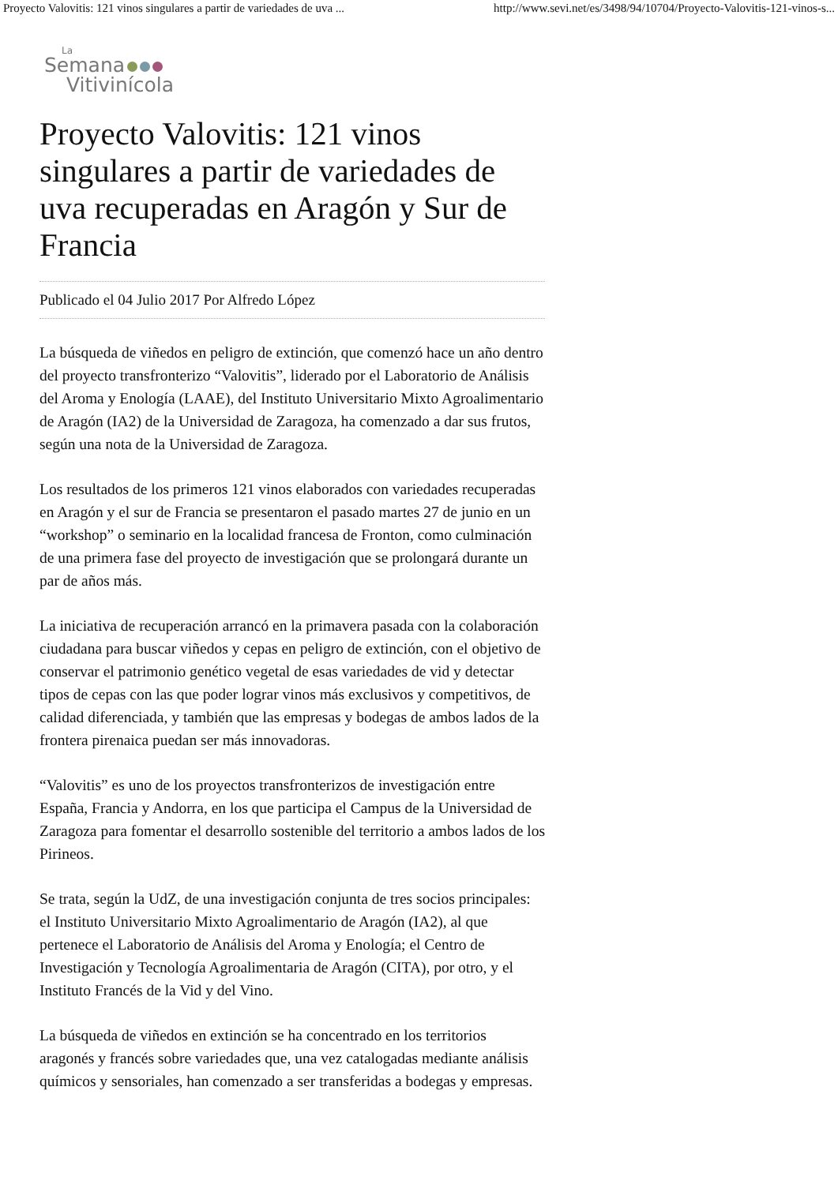Proyecto Valovitis: 121 vinos singulares a partir de variedades de uva ... http://www.sevi.net/es/3498/94/10704/Proyecto-Valovitis-121-vinos-s...
La
Semana
Vitivinícola
Proyecto Valovitis: 121 vinos singulares a partir de variedades de uva recuperadas en Aragón y Sur de Francia
Publicado el 04 Julio 2017 Por Alfredo López
La búsqueda de viñedos en peligro de extinción, que comenzó hace un año dentro del proyecto transfronterizo “Valovitis”, liderado por el Laboratorio de Análisis del Aroma y Enología (LAAE), del Instituto Universitario Mixto Agroalimentario de Aragón (IA2) de la Universidad de Zaragoza, ha comenzado a dar sus frutos, según una nota de la Universidad de Zaragoza.
Los resultados de los primeros 121 vinos elaborados con variedades recuperadas en Aragón y el sur de Francia se presentaron el pasado martes 27 de junio en un “workshop” o seminario en la localidad francesa de Fronton, como culminación de una primera fase del proyecto de investigación que se prolongará durante un par de años más.
La iniciativa de recuperación arrancó en la primavera pasada con la colaboración ciudadana para buscar viñedos y cepas en peligro de extinción, con el objetivo de conservar el patrimonio genético vegetal de esas variedades de vid y detectar tipos de cepas con las que poder lograr vinos más exclusivos y competitivos, de calidad diferenciada, y también que las empresas y bodegas de ambos lados de la frontera pirenaica puedan ser más innovadoras.
“Valovitis” es uno de los proyectos transfronterizos de investigación entre España, Francia y Andorra, en los que participa el Campus de la Universidad de Zaragoza para fomentar el desarrollo sostenible del territorio a ambos lados de los Pirineos.
Se trata, según la UdZ, de una investigación conjunta de tres socios principales: el Instituto Universitario Mixto Agroalimentario de Aragón (IA2), al que pertenece el Laboratorio de Análisis del Aroma y Enología; el Centro de Investigación y Tecnología Agroalimentaria de Aragón (CITA), por otro, y el Instituto Francés de la Vid y del Vino.
La búsqueda de viñedos en extinción se ha concentrado en los territorios aragonés y francés sobre variedades que, una vez catalogadas mediante análisis químicos y sensoriales, han comenzado a ser transferidas a bodegas y empresas.